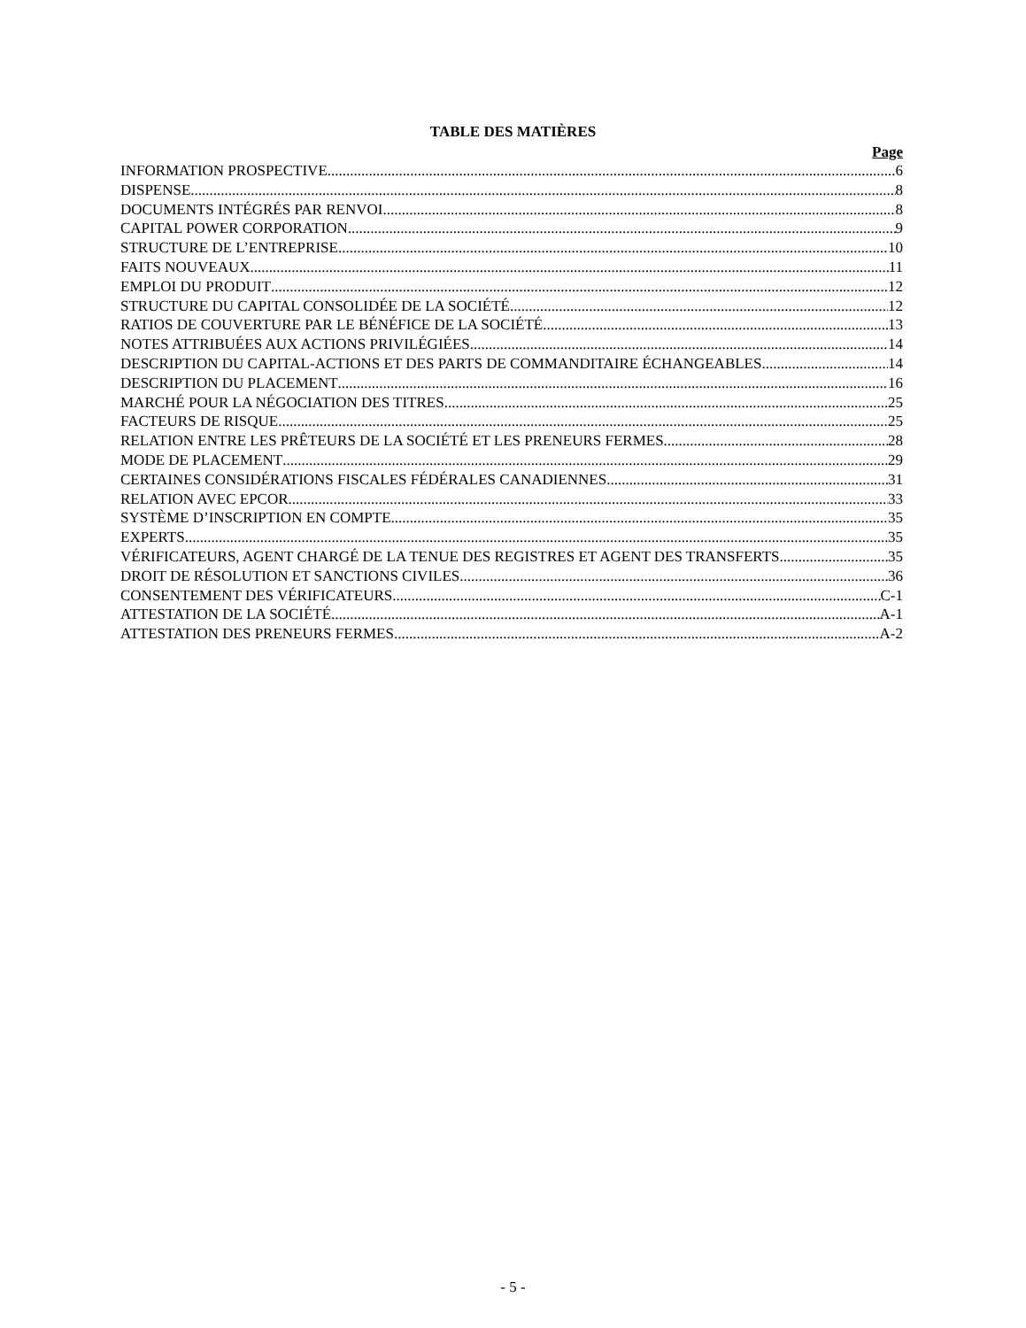TABLE DES MATIÈRES
Page
INFORMATION PROSPECTIVE 6
DISPENSE 8
DOCUMENTS INTÉGRÉS PAR RENVOI 8
CAPITAL POWER CORPORATION 9
STRUCTURE DE L’ENTREPRISE 10
FAITS NOUVEAUX 11
EMPLOI DU PRODUIT 12
STRUCTURE DU CAPITAL CONSOLIDÉE DE LA SOCIÉTÉ 12
RATIOS DE COUVERTURE PAR LE BÉNÉFICE DE LA SOCIÉTÉ 13
NOTES ATTRIBUÉES AUX ACTIONS PRIVILÉGIÉES 14
DESCRIPTION DU CAPITAL-ACTIONS ET DES PARTS DE COMMANDITAIRE ÉCHANGEABLES 14
DESCRIPTION DU PLACEMENT 16
MARCHÉ POUR LA NÉGOCIATION DES TITRES 25
FACTEURS DE RISQUE 25
RELATION ENTRE LES PRÊTEURS DE LA SOCIÉTÉ ET LES PRENEURS FERMES 28
MODE DE PLACEMENT 29
CERTAINES CONSIDÉRATIONS FISCALES FÉDÉRALES CANADIENNES 31
RELATION AVEC EPCOR 33
SYSTÈME D’INSCRIPTION EN COMPTE 35
EXPERTS 35
VÉRIFICATEURS, AGENT CHARGÉ DE LA TENUE DES REGISTRES ET AGENT DES TRANSFERTS 35
DROIT DE RÉSOLUTION ET SANCTIONS CIVILES 36
CONSENTEMENT DES VÉRIFICATEURS C-1
ATTESTATION DE LA SOCIÉTÉ A-1
ATTESTATION DES PRENEURS FERMES A-2
- 5 -